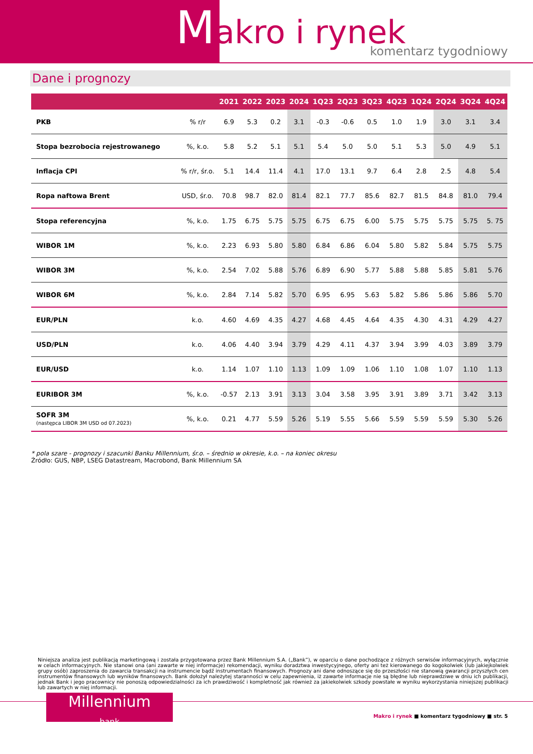Makro i rynek
komentarz tygodniowy
Dane i prognozy
| | | 2021 | 2022 | 2023 | 2024 | 1Q23 | 2Q23 | 3Q23 | 4Q23 | 1Q24 | 2Q24 | 3Q24 | 4Q24 |
| --- | --- | --- | --- | --- | --- | --- | --- | --- | --- | --- | --- | --- | --- |
| PKB | % r/r | 6.9 | 5.3 | 0.2 | 3.1 | -0.3 | -0.6 | 0.5 | 1.0 | 1.9 | 3.0 | 3.1 | 3.4 |
| Stopa bezrobocia rejestrowanego | %, k.o. | 5.8 | 5.2 | 5.1 | 5.1 | 5.4 | 5.0 | 5.0 | 5.1 | 5.3 | 5.0 | 4.9 | 5.1 |
| Inflacja CPI | % r/r, śr.o. | 5.1 | 14.4 | 11.4 | 4.1 | 17.0 | 13.1 | 9.7 | 6.4 | 2.8 | 2.5 | 4.8 | 5.4 |
| Ropa naftowa Brent | USD, śr.o. | 70.8 | 98.7 | 82.0 | 81.4 | 82.1 | 77.7 | 85.6 | 82.7 | 81.5 | 84.8 | 81.0 | 79.4 |
| Stopa referencyjna | %, k.o. | 1.75 | 6.75 | 5.75 | 5.75 | 6.75 | 6.75 | 6.00 | 5.75 | 5.75 | 5.75 | 5.75 | 5. 75 |
| WIBOR 1M | %, k.o. | 2.23 | 6.93 | 5.80 | 5.80 | 6.84 | 6.86 | 6.04 | 5.80 | 5.82 | 5.84 | 5.75 | 5.75 |
| WIBOR 3M | %, k.o. | 2.54 | 7.02 | 5.88 | 5.76 | 6.89 | 6.90 | 5.77 | 5.88 | 5.88 | 5.85 | 5.81 | 5.76 |
| WIBOR 6M | %, k.o. | 2.84 | 7.14 | 5.82 | 5.70 | 6.95 | 6.95 | 5.63 | 5.82 | 5.86 | 5.86 | 5.86 | 5.70 |
| EUR/PLN | k.o. | 4.60 | 4.69 | 4.35 | 4.27 | 4.68 | 4.45 | 4.64 | 4.35 | 4.30 | 4.31 | 4.29 | 4.27 |
| USD/PLN | k.o. | 4.06 | 4.40 | 3.94 | 3.79 | 4.29 | 4.11 | 4.37 | 3.94 | 3.99 | 4.03 | 3.89 | 3.79 |
| EUR/USD | k.o. | 1.14 | 1.07 | 1.10 | 1.13 | 1.09 | 1.09 | 1.06 | 1.10 | 1.08 | 1.07 | 1.10 | 1.13 |
| EURIBOR 3M | %, k.o. | -0.57 | 2.13 | 3.91 | 3.13 | 3.04 | 3.58 | 3.95 | 3.91 | 3.89 | 3.71 | 3.42 | 3.13 |
| SOFR 3M (następca LIBOR 3M USD od 07.2023) | %, k.o. | 0.21 | 4.77 | 5.59 | 5.26 | 5.19 | 5.55 | 5.66 | 5.59 | 5.59 | 5.59 | 5.30 | 5.26 |
* pola szare - prognozy i szacunki Banku Millennium, śr.o. – średnio w okresie, k.o. – na koniec okresu
Źródło: GUS, NBP, LSEG Datastream, Macrobond, Bank Millennium SA
Niniejsza analiza jest publikacją marketingową i została przygotowana przez Bank Millennium S.A. („Bank”), w oparciu o dane pochodzące z różnych serwisów informacyjnych, wyłącznie w celach informacyjnych. Nie stanowi ona (ani zawarte w niej informacje) rekomendacji, wyniku doradztwa inwestycyjnego, oferty ani też kierowanego do kogokolwiek (lub jakiejkolwiek grupy osób) zaproszenia do zawarcia transakcji na instrumencie bądź instrumentach finansowych. Prognozy ani dane odnoszące się do przeszłości nie stanowią gwarancji przyszłych cen instrumentów finansowych lub wyników finansowych. Bank dołożył należytej staranności w celu zapewnienia, iż zawarte informacje nie są błędne lub nieprawdziwe w dniu ich publikacji, jednak Bank i jego pracownicy nie ponoszą odpowiedzialności za ich prawdziwość i kompletność jak również za jakiekolwiek szkody powstałe w wyniku wykorzystania niniejszej publikacji lub zawartych w niej informacji.
Millennium
bank
Makro i rynek ■ komentarz tygodniowy ■ str. 5